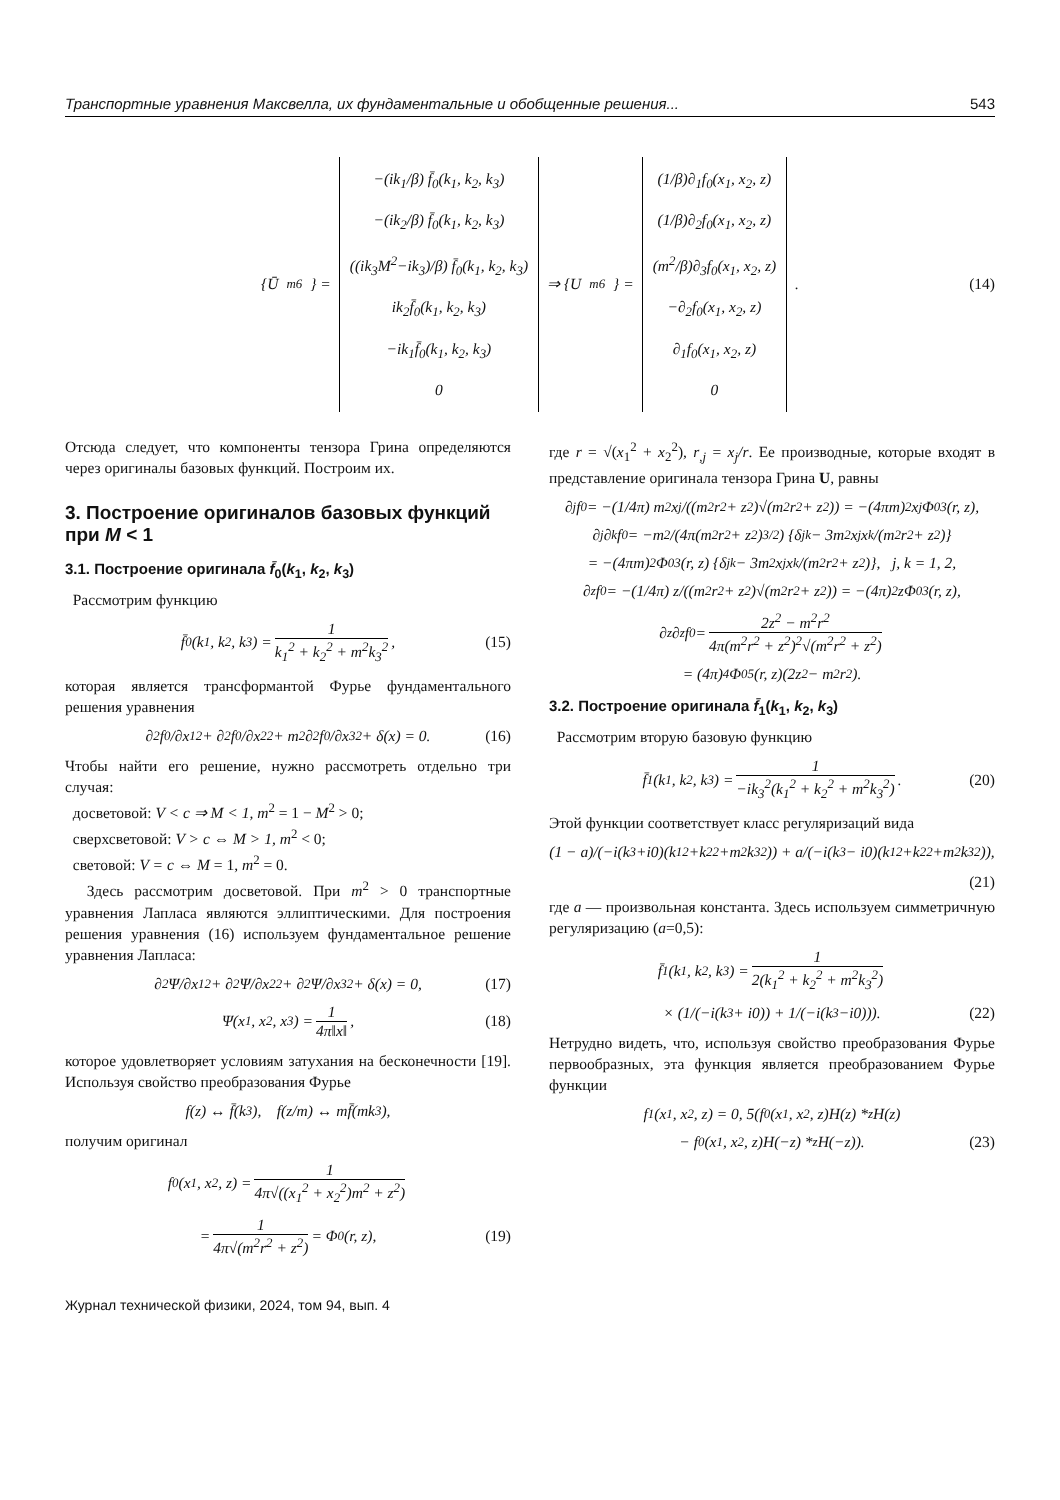Транспортные уравнения Максвелла, их фундаментальные и обобщенные решения... 543
{Ū<sub>m6</sub>} =
−(ik<sub>1</sub>/β) f̄<sub>0</sub>(k<sub>1</sub>, k<sub>2</sub>, k<sub>3</sub>)
−(ik<sub>2</sub>/β) f̄<sub>0</sub>(k<sub>1</sub>, k<sub>2</sub>, k<sub>3</sub>)
((ik<sub>3</sub>M<sup>2</sup>−ik<sub>3</sub>)/β) f̄<sub>0</sub>(k<sub>1</sub>, k<sub>2</sub>, k<sub>3</sub>)
ik<sub>2</sub>f̄<sub>0</sub>(k<sub>1</sub>, k<sub>2</sub>, k<sub>3</sub>)
−ik<sub>1</sub>f̄<sub>0</sub>(k<sub>1</sub>, k<sub>2</sub>, k<sub>3</sub>)
0
⇒ {U<sub>m6</sub>} =
(1/β)∂<sub>1</sub>f<sub>0</sub>(x<sub>1</sub>, x<sub>2</sub>, z)
(1/β)∂<sub>2</sub>f<sub>0</sub>(x<sub>1</sub>, x<sub>2</sub>, z)
(m<sup>2</sup>/β)∂<sub>3</sub>f<sub>0</sub>(x<sub>1</sub>, x<sub>2</sub>, z)
−∂<sub>2</sub>f<sub>0</sub>(x<sub>1</sub>, x<sub>2</sub>, z)
∂<sub>1</sub>f<sub>0</sub>(x<sub>1</sub>, x<sub>2</sub>, z)
0
. (14)
Отсюда следует, что компоненты тензора Грина определяются через оригиналы базовых функций. Построим их.
3. Построение оригиналов базовых функций при M < 1
3.1. Построение оригинала f̄<sub>0</sub>(k<sub>1</sub>, k<sub>2</sub>, k<sub>3</sub>)
Рассмотрим функцию
f̄<sub>0</sub>(k<sub>1</sub>, k<sub>2</sub>, k<sub>3</sub>) = 1 k<sub>1</sub><sup>2</sup> + k<sub>2</sub><sup>2</sup> + m<sup>2</sup>k<sub>3</sub><sup>2</sup>, (15)
которая является трансформантой Фурье фундаментального решения уравнения
∂<sup>2</sup>f<sub>0</sub>/∂x<sub>1</sub><sup>2</sup> + ∂<sup>2</sup>f<sub>0</sub>/∂x<sub>2</sub><sup>2</sup> + m<sup>2</sup>∂<sup>2</sup>f<sub>0</sub>/∂x<sub>3</sub><sup>2</sup> + δ(x) = 0. (16)
Чтобы найти его решение, нужно рассмотреть отдельно три случая:
досветовой: V < c ⇒ M < 1, m<sup>2</sup> = 1 − M<sup>2</sup> > 0;
сверхсветовой: V > c ⇔ M > 1, m<sup>2</sup> < 0;
световой: V = c ⇔ M = 1, m<sup>2</sup> = 0.
Здесь рассмотрим досветовой. При m<sup>2</sup> > 0 транспортные уравнения Лапласа являются эллиптическими. Для построения решения уравнения (16) используем фундаментальное решение уравнения Лапласа:
∂<sup>2</sup>Ψ/∂x<sub>1</sub><sup>2</sup> + ∂<sup>2</sup>Ψ/∂x<sub>2</sub><sup>2</sup> + ∂<sup>2</sup>Ψ/∂x<sub>3</sub><sup>2</sup> + δ(x) = 0, (17)
Ψ(x<sub>1</sub>, x<sub>2</sub>, x<sub>3</sub>) = 1 4π‖x‖, (18)
которое удовлетворяет условиям затухания на бесконечности [19]. Используя свойство преобразования Фурье
f(z) ↔ f̄(k<sub>3</sub>), f(z/m) ↔ mf̄(mk<sub>3</sub>),
получим оригинал
f<sub>0</sub>(x<sub>1</sub>, x<sub>2</sub>, z) = 1 4π√((x<sub>1</sub><sup>2</sup> + x<sub>2</sub><sup>2</sup>)m<sup>2</sup> + z<sup>2</sup>)
= 1 4π√(m<sup>2</sup>r<sup>2</sup> + z<sup>2</sup>) = Φ<sub>0</sub>(r, z), (19)
где r = √(x<sub>1</sub><sup>2</sup> + x<sub>2</sub><sup>2</sup>), r<sub>,j</sub> = x<sub>j</sub>/r. Ее производные, которые входят в представление оригинала тензора Грина U, равны
∂<sub>j</sub>f<sub>0</sub> = −(1/4π) m<sup>2</sup>x<sub>j</sub>/((m<sup>2</sup>r<sup>2</sup> + z<sup>2</sup>)√(m<sup>2</sup>r<sup>2</sup> + z<sup>2</sup>)) = −(4πm)<sup>2</sup>x<sub>j</sub>Φ<sub>0</sub><sup>3</sup>(r, z),
∂<sub>j</sub>∂<sub>k</sub>f<sub>0</sub> = −m<sup>2</sup>/(4π(m<sup>2</sup>r<sup>2</sup> + z<sup>2</sup>)<sup>3/2</sup>) {δ<sub>jk</sub> − 3m<sup>2</sup>x<sub>j</sub>x<sub>k</sub>/(m<sup>2</sup>r<sup>2</sup> + z<sup>2</sup>)}
= −(4πm)<sup>2</sup>Φ<sub>0</sub><sup>3</sup>(r, z) {δ<sub>jk</sub> − 3m<sup>2</sup>x<sub>j</sub>x<sub>k</sub>/(m<sup>2</sup>r<sup>2</sup> + z<sup>2</sup>)}, j, k = 1, 2,
∂<sub>z</sub>f<sub>0</sub> = −(1/4π) z/((m<sup>2</sup>r<sup>2</sup> + z<sup>2</sup>)√(m<sup>2</sup>r<sup>2</sup> + z<sup>2</sup>)) = −(4π)<sup>2</sup>zΦ<sub>0</sub><sup>3</sup>(r, z),
∂<sub>z</sub>∂<sub>z</sub>f<sub>0</sub> = 2z<sup>2</sup> − m<sup>2</sup>r<sup>2</sup> 4π(m<sup>2</sup>r<sup>2</sup> + z<sup>2</sup>)<sup>2</sup>√(m<sup>2</sup>r<sup>2</sup> + z<sup>2</sup>)
= (4π)<sup>4</sup>Φ<sub>0</sub><sup>5</sup>(r, z)(2z<sup>2</sup> − m<sup>2</sup>r<sup>2</sup>).
3.2. Построение оригинала f̄<sub>1</sub>(k<sub>1</sub>, k<sub>2</sub>, k<sub>3</sub>)
Рассмотрим вторую базовую функцию
f̄<sub>1</sub>(k<sub>1</sub>, k<sub>2</sub>, k<sub>3</sub>) = 1 −ik<sub>3</sub><sup>2</sup>(k<sub>1</sub><sup>2</sup> + k<sub>2</sub><sup>2</sup> + m<sup>2</sup>k<sub>3</sub><sup>2</sup>). (20)
Этой функции соответствует класс регуляризаций вида
(1 − a)/(−i(k<sub>3</sub>+i0)(k<sub>1</sub><sup>2</sup>+k<sub>2</sub><sup>2</sup>+m<sup>2</sup>k<sub>3</sub><sup>2</sup>)) + a/(−i(k<sub>3</sub> − i0)(k<sub>1</sub><sup>2</sup>+k<sub>2</sub><sup>2</sup>+m<sup>2</sup>k<sub>3</sub><sup>2</sup>)),
(21)
где a — произвольная константа. Здесь используем симметричную регуляризацию (a=0,5):
f̄<sub>1</sub>(k<sub>1</sub>, k<sub>2</sub>, k<sub>3</sub>) = 1 2(k<sub>1</sub><sup>2</sup> + k<sub>2</sub><sup>2</sup> + m<sup>2</sup>k<sub>3</sub><sup>2</sup>)
× (1/(−i(k<sub>3</sub> + i0)) + 1/(−i(k<sub>3</sub>−i0))). (22)
Нетрудно видеть, что, используя свойство преобразования Фурье первообразных, эта функция является преобразованием Фурье функции
f<sub>1</sub>(x<sub>1</sub>, x<sub>2</sub>, z) = 0, 5(f<sub>0</sub>(x<sub>1</sub>, x<sub>2</sub>, z)H(z) *<sub>z</sub> H(z)
− f<sub>0</sub>(x<sub>1</sub>, x<sub>2</sub>, z)H(−z) *<sub>z</sub> H(−z)). (23)
Журнал технической физики, 2024, том 94, вып. 4